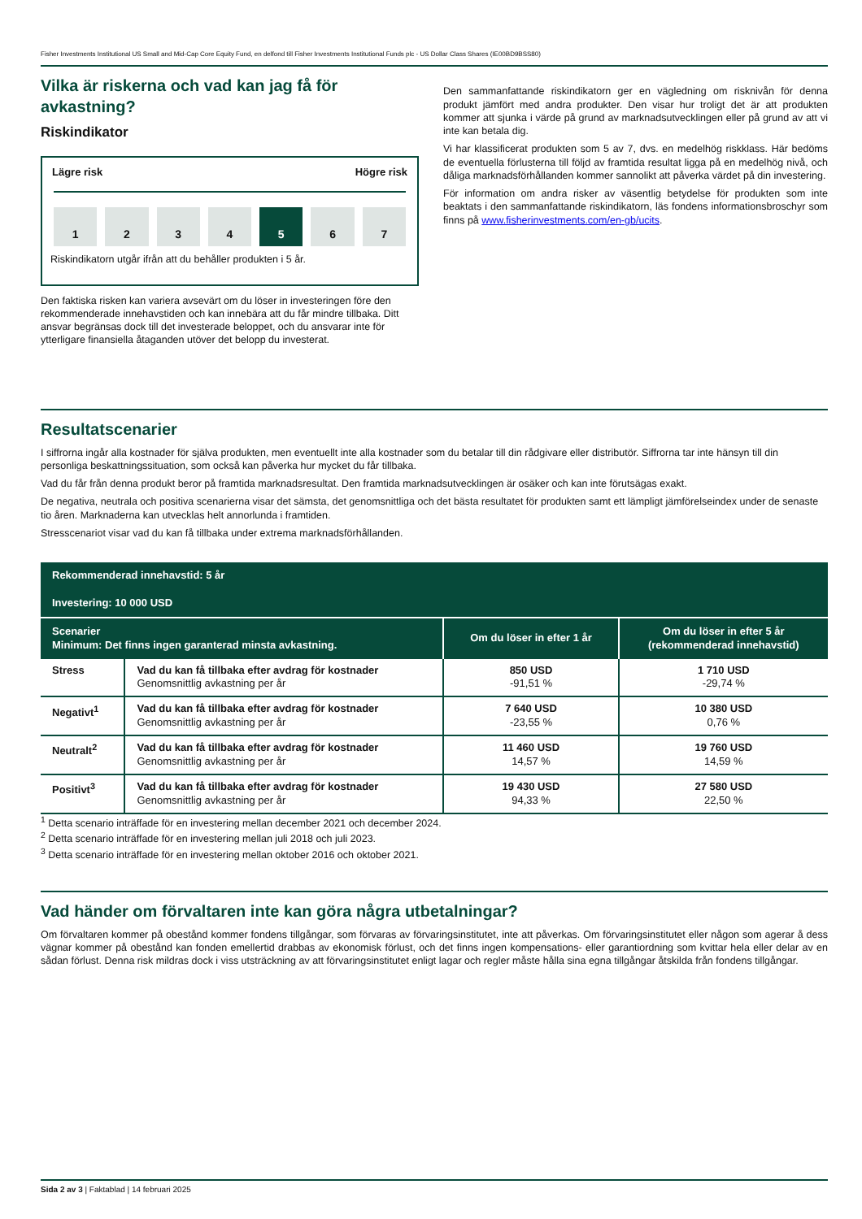Fisher Investments Institutional US Small and Mid-Cap Core Equity Fund, en delfond till Fisher Investments Institutional Funds plc - US Dollar Class Shares (IE00BD9BSS80)
Vilka är riskerna och vad kan jag få för avkastning?
Riskindikator
Lägre risk Högre risk
1 2 3 4 5 6 7
Riskindikatorn utgår ifrån att du behåller produkten i 5 år.
Den faktiska risken kan variera avsevärt om du löser in investeringen före den rekommenderade innehavstiden och kan innebära att du får mindre tillbaka. Ditt ansvar begränsas dock till det investerade beloppet, och du ansvarar inte för ytterligare finansiella åtaganden utöver det belopp du investerat.
Den sammanfattande riskindikatorn ger en vägledning om risknivån för denna produkt jämfört med andra produkter. Den visar hur troligt det är att produkten kommer att sjunka i värde på grund av marknadsutvecklingen eller på grund av att vi inte kan betala dig.
Vi har klassificerat produkten som 5 av 7, dvs. en medelhög riskklass. Här bedöms de eventuella förlusterna till följd av framtida resultat ligga på en medelhög nivå, och dåliga marknadsförhållanden kommer sannolikt att påverka värdet på din investering.
För information om andra risker av väsentlig betydelse för produkten som inte beaktats i den sammanfattande riskindikatorn, läs fondens informationsbroschyr som finns på www.fisherinvestments.com/en-gb/ucits.
Resultatscenarier
I siffrorna ingår alla kostnader för själva produkten, men eventuellt inte alla kostnader som du betalar till din rådgivare eller distributör. Siffrorna tar inte hänsyn till din personliga beskattningssituation, som också kan påverka hur mycket du får tillbaka.
Vad du får från denna produkt beror på framtida marknadsresultat. Den framtida marknadsutvecklingen är osäker och kan inte förutsägas exakt.
De negativa, neutrala och positiva scenarierna visar det sämsta, det genomsnittliga och det bästa resultatet för produkten samt ett lämpligt jämförelseindex under de senaste tio åren. Marknaderna kan utvecklas helt annorlunda i framtiden.
Stresscenariot visar vad du kan få tillbaka under extrema marknadsförhållanden.
| Rekommenderad innehavstid: 5 år Investering: 10 000 USD | | | |
| --- | --- | --- | --- |
| Scenarier Minimum: Det finns ingen garanterad minsta avkastning. | | Om du löser in efter 1 år | Om du löser in efter 5 år (rekommenderad innehavstid) |
| Stress | Vad du kan få tillbaka efter avdrag för kostnader Genomsnittlig avkastning per år | 850 USD -91,51 % | 1 710 USD -29,74 % |
| Negativt<sup>1</sup> | Vad du kan få tillbaka efter avdrag för kostnader Genomsnittlig avkastning per år | 7 640 USD -23,55 % | 10 380 USD 0,76 % |
| Neutralt<sup>2</sup> | Vad du kan få tillbaka efter avdrag för kostnader Genomsnittlig avkastning per år | 11 460 USD 14,57 % | 19 760 USD 14,59 % |
| Positivt<sup>3</sup> | Vad du kan få tillbaka efter avdrag för kostnader Genomsnittlig avkastning per år | 19 430 USD 94,33 % | 27 580 USD 22,50 % |
<sup>1</sup> Detta scenario inträffade för en investering mellan december 2021 och december 2024.
<sup>2</sup> Detta scenario inträffade för en investering mellan juli 2018 och juli 2023.
<sup>3</sup> Detta scenario inträffade för en investering mellan oktober 2016 och oktober 2021.
Vad händer om förvaltaren inte kan göra några utbetalningar?
Om förvaltaren kommer på obestånd kommer fondens tillgångar, som förvaras av förvaringsinstitutet, inte att påverkas. Om förvaringsinstitutet eller någon som agerar å dess vägnar kommer på obestånd kan fonden emellertid drabbas av ekonomisk förlust, och det finns ingen kompensations- eller garantiordning som kvittar hela eller delar av en sådan förlust. Denna risk mildras dock i viss utsträckning av att förvaringsinstitutet enligt lagar och regler måste hålla sina egna tillgångar åtskilda från fondens tillgångar.
Sida 2 av 3 | Faktablad | 14 februari 2025